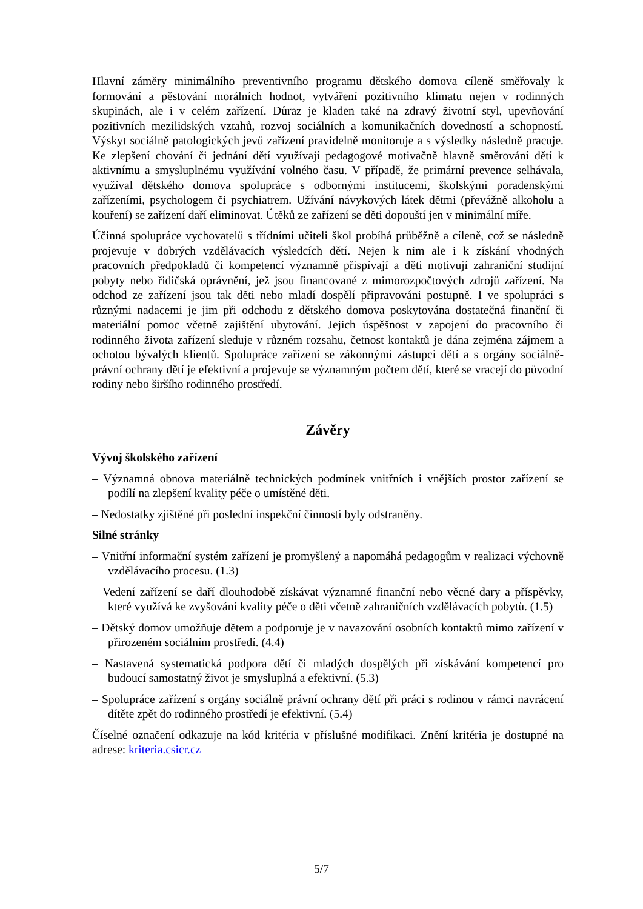Hlavní záměry minimálního preventivního programu dětského domova cíleně směřovaly k formování a pěstování morálních hodnot, vytváření pozitivního klimatu nejen v rodinných skupinách, ale i v celém zařízení. Důraz je kladen také na zdravý životní styl, upevňování pozitivních mezilidských vztahů, rozvoj sociálních a komunikačních dovedností a schopností. Výskyt sociálně patologických jevů zařízení pravidelně monitoruje a s výsledky následně pracuje. Ke zlepšení chování či jednání dětí využívají pedagogové motivačně hlavně směrování dětí k aktivnímu a smysluplnému využívání volného času. V případě, že primární prevence selhávala, využíval dětského domova spolupráce s odbornými institucemi, školskými poradenskými zařízeními, psychologem či psychiatrem. Užívání návykových látek dětmi (převážně alkoholu a kouření) se zařízení daří eliminovat. Útěků ze zařízení se děti dopouští jen v minimální míře.
Účinná spolupráce vychovatelů s třídními učiteli škol probíhá průběžně a cíleně, což se následně projevuje v dobrých vzdělávacích výsledcích dětí. Nejen k nim ale i k získání vhodných pracovních předpokladů či kompetencí významně přispívají a děti motivují zahraniční studijní pobyty nebo řidičská oprávnění, jež jsou financované z mimorozpočtových zdrojů zařízení. Na odchod ze zařízení jsou tak děti nebo mladí dospělí připravováni postupně. I ve spolupráci s různými nadacemi je jim při odchodu z dětského domova poskytována dostatečná finanční či materiální pomoc včetně zajištění ubytování. Jejich úspěšnost v zapojení do pracovního či rodinného života zařízení sleduje v různém rozsahu, četnost kontaktů je dána zejména zájmem a ochotou bývalých klientů. Spolupráce zařízení se zákonnými zástupci dětí a s orgány sociálně-právní ochrany dětí je efektivní a projevuje se významným počtem dětí, které se vracejí do původní rodiny nebo širšího rodinného prostředí.
Závěry
Vývoj školského zařízení
– Významná obnova materiálně technických podmínek vnitřních i vnějších prostor zařízení se podílí na zlepšení kvality péče o umístěné děti.
– Nedostatky zjištěné při poslední inspekční činnosti byly odstraněny.
Silné stránky
– Vnitřní informační systém zařízení je promyšlený a napomáhá pedagogům v realizaci výchovně vzdělávacího procesu. (1.3)
– Vedení zařízení se daří dlouhodobě získávat významné finanční nebo věcné dary a příspěvky, které využívá ke zvyšování kvality péče o děti včetně zahraničních vzdělávacích pobytů. (1.5)
– Dětský domov umožňuje dětem a podporuje je v navazování osobních kontaktů mimo zařízení v přirozeném sociálním prostředí. (4.4)
– Nastavená systematická podpora dětí či mladých dospělých při získávání kompetencí pro budoucí samostatný život je smysluplná a efektivní. (5.3)
– Spolupráce zařízení s orgány sociálně právní ochrany dětí při práci s rodinou v rámci navrácení dítěte zpět do rodinného prostředí je efektivní. (5.4)
Číselné označení odkazuje na kód kritéria v příslušné modifikaci. Znění kritéria je dostupné na adrese: kriteria.csicr.cz
5/7